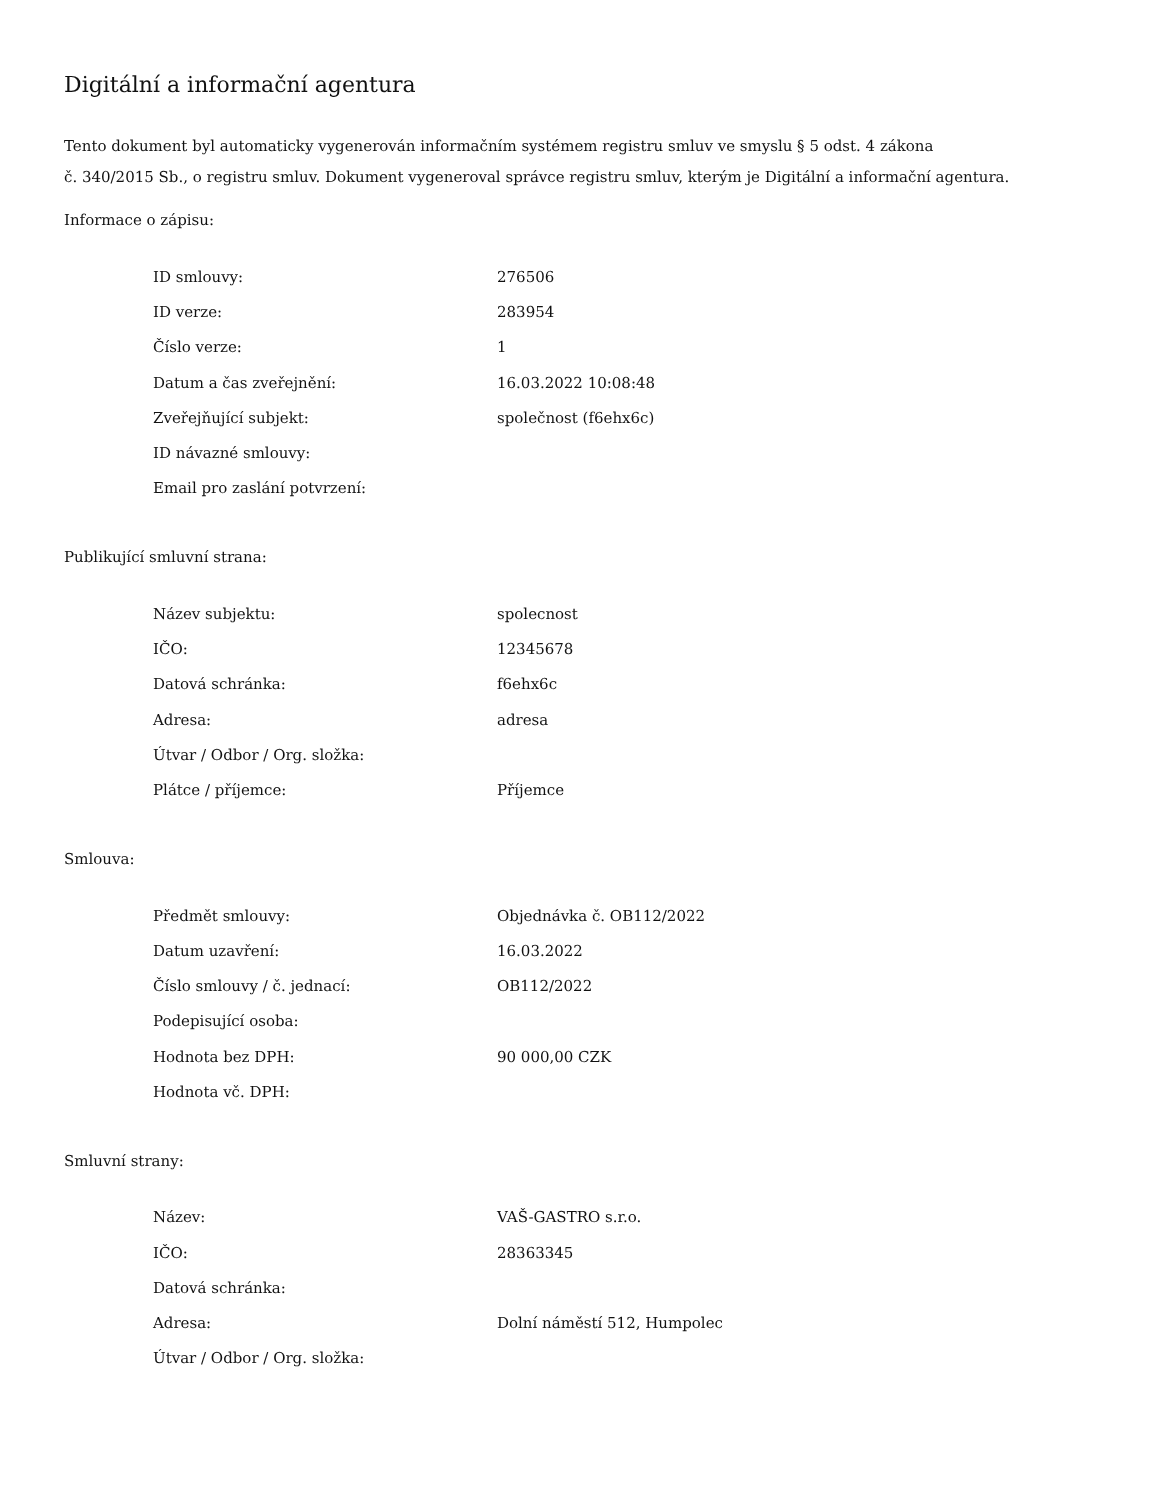Digitální a informační agentura
Tento dokument byl automaticky vygenerován informačním systémem registru smluv ve smyslu § 5 odst. 4 zákona
č. 340/2015 Sb., o registru smluv. Dokument vygeneroval správce registru smluv, kterým je Digitální a informační agentura.
Informace o zápisu:
| ID smlouvy: | 276506 |
| ID verze: | 283954 |
| Číslo verze: | 1 |
| Datum a čas zveřejnění: | 16.03.2022 10:08:48 |
| Zveřejňující subjekt: | společnost (f6ehx6c) |
| ID návazné smlouvy: | |
| Email pro zaslání potvrzení: | |
Publikující smluvní strana:
| Název subjektu: | spolecnost |
| IČO: | 12345678 |
| Datová schránka: | f6ehx6c |
| Adresa: | adresa |
| Útvar / Odbor / Org. složka: | |
| Plátce / příjemce: | Příjemce |
Smlouva:
| Předmět smlouvy: | Objednávka č. OB112/2022 |
| Datum uzavření: | 16.03.2022 |
| Číslo smlouvy / č. jednací: | OB112/2022 |
| Podepisující osoba: | |
| Hodnota bez DPH: | 90 000,00 CZK |
| Hodnota vč. DPH: | |
Smluvní strany:
| Název: | VAŠ-GASTRO s.r.o. |
| IČO: | 28363345 |
| Datová schránka: | |
| Adresa: | Dolní náměstí 512, Humpolec |
| Útvar / Odbor / Org. složka: | |